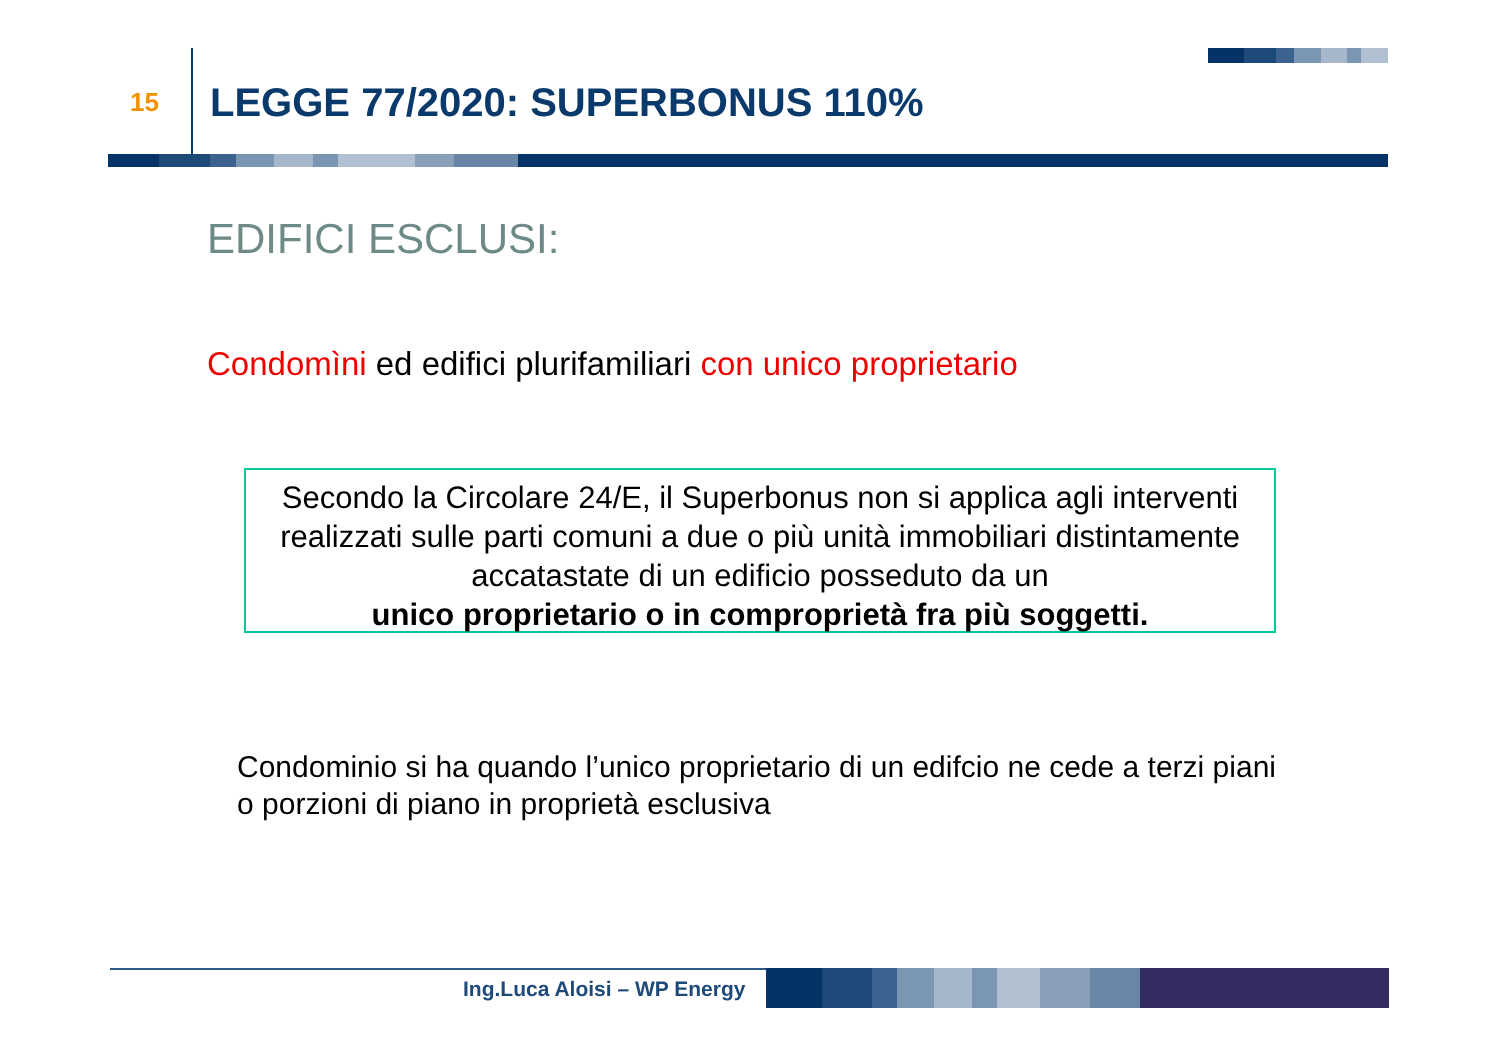15 LEGGE 77/2020: SUPERBONUS 110%
EDIFICI ESCLUSI:
Condomìni ed edifici plurifamiliari con unico proprietario
Secondo la Circolare 24/E, il Superbonus non si applica agli interventi realizzati sulle parti comuni a due o più unità immobiliari distintamente accatastate di un edificio posseduto da un
unico proprietario o in comproprietà fra più soggetti.
Condominio si ha quando l’unico proprietario di un edifcio ne cede a terzi piani o porzioni di piano in proprietà esclusiva
Ing.Luca Aloisi – WP Energy